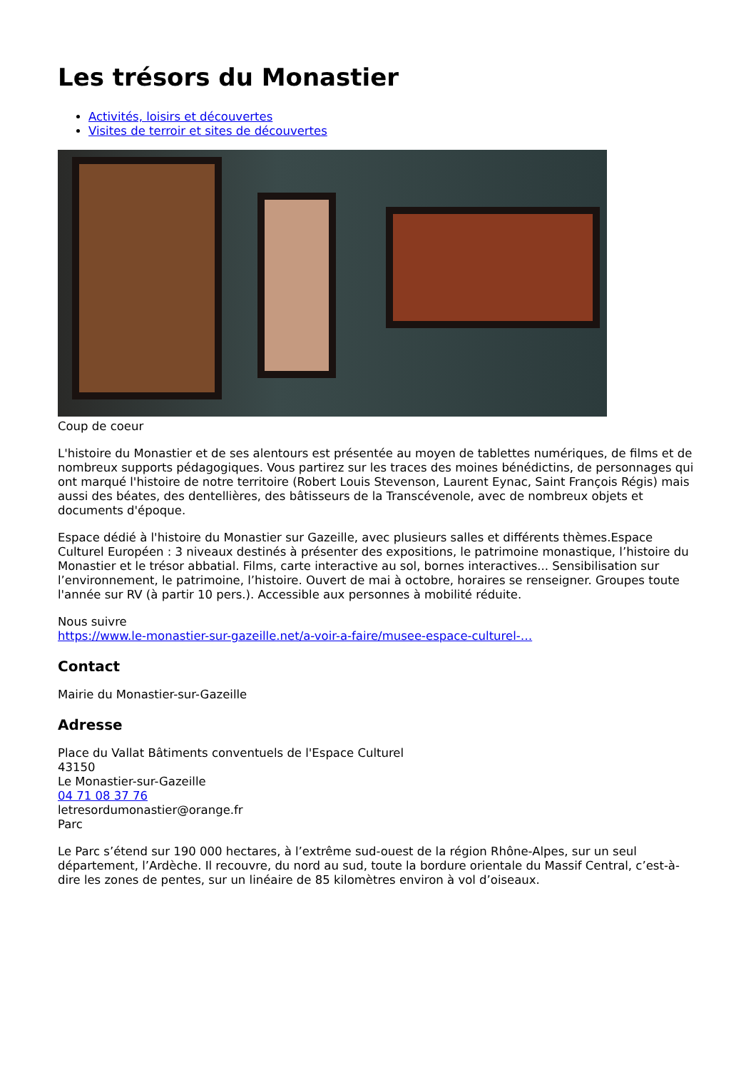Les trésors du Monastier
Activités, loisirs et découvertes
Visites de terroir et sites de découvertes
Coup de coeur
L'histoire du Monastier et de ses alentours est présentée au moyen de tablettes numériques, de films et de nombreux supports pédagogiques. Vous partirez sur les traces des moines bénédictins, de personnages qui ont marqué l'histoire de notre territoire (Robert Louis Stevenson, Laurent Eynac, Saint François Régis) mais aussi des béates, des dentellières, des bâtisseurs de la Transcévenole, avec de nombreux objets et documents d'époque.
Espace dédié à l'histoire du Monastier sur Gazeille, avec plusieurs salles et différents thèmes.Espace Culturel Européen : 3 niveaux destinés à présenter des expositions, le patrimoine monastique, l’histoire du Monastier et le trésor abbatial. Films, carte interactive au sol, bornes interactives... Sensibilisation sur l’environnement, le patrimoine, l’histoire. Ouvert de mai à octobre, horaires se renseigner. Groupes toute l'année sur RV (à partir 10 pers.). Accessible aux personnes à mobilité réduite.
Nous suivre
https://www.le-monastier-sur-gazeille.net/a-voir-a-faire/musee-espace-culturel-…
Contact
Mairie du Monastier-sur-Gazeille
Adresse
Place du Vallat Bâtiments conventuels de l'Espace Culturel
43150
Le Monastier-sur-Gazeille
04 71 08 37 76
letresordumonastier@orange.fr
Parc
Le Parc s’étend sur 190 000 hectares, à l’extrême sud-ouest de la région Rhône-Alpes, sur un seul département, l’Ardèche. Il recouvre, du nord au sud, toute la bordure orientale du Massif Central, c’est-à-dire les zones de pentes, sur un linéaire de 85 kilomètres environ à vol d’oiseaux.